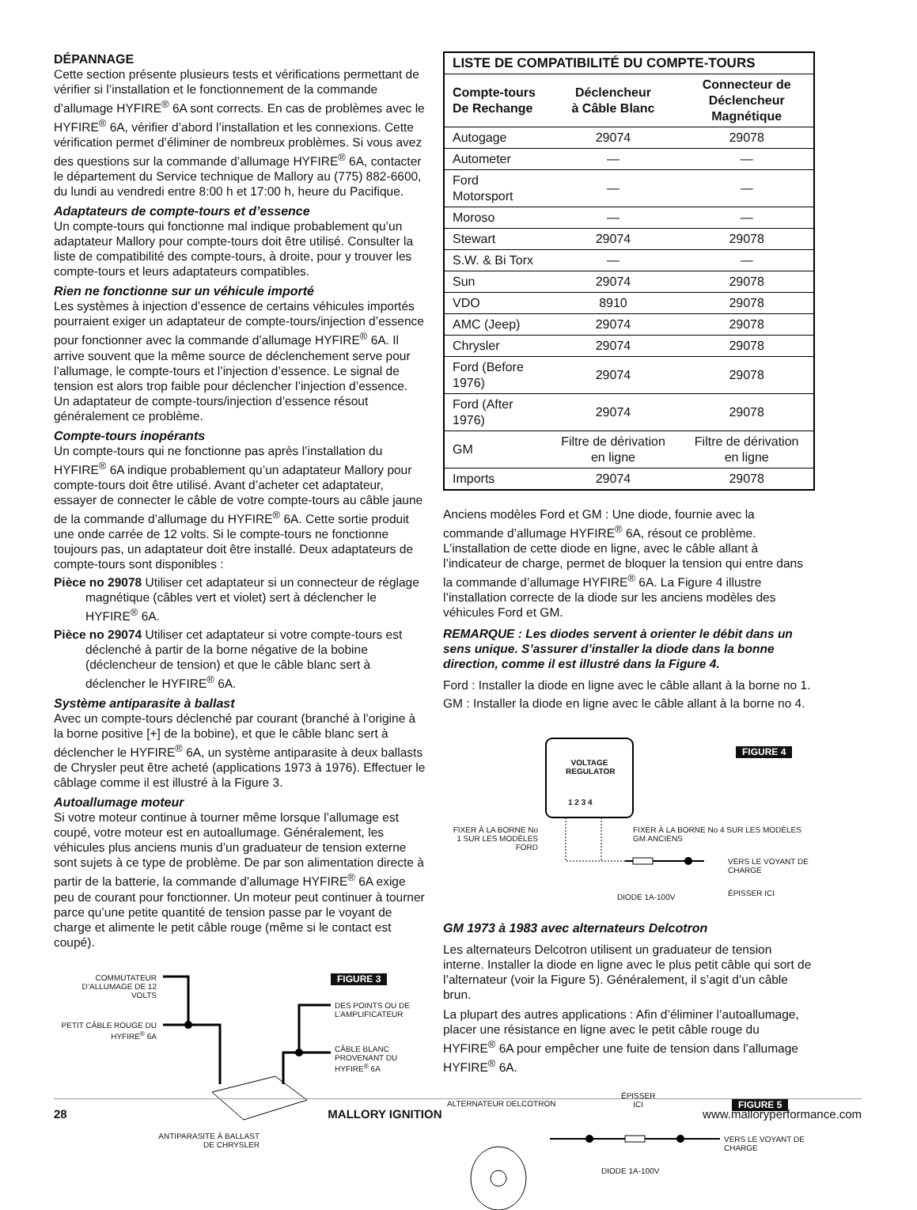DÉPANNAGE
Cette section présente plusieurs tests et vérifications permettant de vérifier si l’installation et le fonctionnement de la commande d’allumage HYFIRE<sup>®</sup> 6A sont corrects. En cas de problèmes avec le HYFIRE<sup>®</sup> 6A, vérifier d’abord l’installation et les connexions. Cette vérification permet d’éliminer de nombreux problèmes. Si vous avez des questions sur la commande d’allumage HYFIRE<sup>®</sup> 6A, contacter le département du Service technique de Mallory au (775) 882-6600, du lundi au vendredi entre 8:00 h et 17:00 h, heure du Pacifique.
Adaptateurs de compte-tours et d’essence
Un compte-tours qui fonctionne mal indique probablement qu’un adaptateur Mallory pour compte-tours doit être utilisé. Consulter la liste de compatibilité des compte-tours, à droite, pour y trouver les compte-tours et leurs adaptateurs compatibles.
Rien ne fonctionne sur un véhicule importé
Les systèmes à injection d’essence de certains véhicules importés pourraient exiger un adaptateur de compte-tours/injection d’essence pour fonctionner avec la commande d’allumage HYFIRE<sup>®</sup> 6A. Il arrive souvent que la même source de déclenchement serve pour l’allumage, le compte-tours et l’injection d’essence. Le signal de tension est alors trop faible pour déclencher l’injection d’essence. Un adaptateur de compte-tours/injection d’essence résout généralement ce problème.
Compte-tours inopérants
Un compte-tours qui ne fonctionne pas après l’installation du HYFIRE<sup>®</sup> 6A indique probablement qu’un adaptateur Mallory pour compte-tours doit être utilisé. Avant d’acheter cet adaptateur, essayer de connecter le câble de votre compte-tours au câble jaune de la commande d’allumage du HYFIRE<sup>®</sup> 6A. Cette sortie produit une onde carrée de 12 volts. Si le compte-tours ne fonctionne toujours pas, un adaptateur doit être installé. Deux adaptateurs de compte-tours sont disponibles :
Pièce no 29078 Utiliser cet adaptateur si un connecteur de réglage magnétique (câbles vert et violet) sert à déclencher le HYFIRE<sup>®</sup> 6A.
Pièce no 29074 Utiliser cet adaptateur si votre compte-tours est déclenché à partir de la borne négative de la bobine (déclencheur de tension) et que le câble blanc sert à déclencher le HYFIRE<sup>®</sup> 6A.
Système antiparasite à ballast
Avec un compte-tours déclenché par courant (branché à l’origine à la borne positive [+] de la bobine), et que le câble blanc sert à déclencher le HYFIRE<sup>®</sup> 6A, un système antiparasite à deux ballasts de Chrysler peut être acheté (applications 1973 à 1976). Effectuer le câblage comme il est illustré à la Figure 3.
Autoallumage moteur
Si votre moteur continue à tourner même lorsque l’allumage est coupé, votre moteur est en autoallumage. Généralement, les véhicules plus anciens munis d’un graduateur de tension externe sont sujets à ce type de problème. De par son alimentation directe à partir de la batterie, la commande d’allumage HYFIRE<sup>®</sup> 6A exige peu de courant pour fonctionner. Un moteur peut continuer à tourner parce qu’une petite quantité de tension passe par le voyant de charge et alimente le petit câble rouge (même si le contact est coupé).
FIGURE 3
COMMUTATEUR D’ALLUMAGE DE 12 VOLTS
PETIT CÂBLE ROUGE DU HYFIRE<sup>®</sup> 6A
DES POINTS OU DE L’AMPLIFICATEUR
CÂBLE BLANC PROVENANT DU HYFIRE<sup>®</sup> 6A
ANTIPARASITE À BALLAST DE CHRYSLER
| LISTE DE COMPATIBILITÉ DU COMPTE-TOURS | | |
| --- | --- | --- |
| Compte-tours De Rechange | Déclencheur à Câble Blanc | Connecteur de Déclencheur Magnétique |
| Autogage | 29074 | 29078 |
| Autometer | — | — |
| Ford Motorsport | — | — |
| Moroso | — | — |
| Stewart | 29074 | 29078 |
| S.W. & Bi Torx | — | — |
| Sun | 29074 | 29078 |
| VDO | 8910 | 29078 |
| AMC (Jeep) | 29074 | 29078 |
| Chrysler | 29074 | 29078 |
| Ford (Before 1976) | 29074 | 29078 |
| Ford (After 1976) | 29074 | 29078 |
| GM | Filtre de dérivation en ligne | Filtre de dérivation en ligne |
| Imports | 29074 | 29078 |
Anciens modèles Ford et GM : Une diode, fournie avec la commande d’allumage HYFIRE<sup>®</sup> 6A, résout ce problème. L’installation de cette diode en ligne, avec le câble allant à l’indicateur de charge, permet de bloquer la tension qui entre dans la commande d’allumage HYFIRE<sup>®</sup> 6A. La Figure 4 illustre l’installation correcte de la diode sur les anciens modèles des véhicules Ford et GM.
REMARQUE : Les diodes servent à orienter le débit dans un sens unique. S’assurer d’installer la diode dans la bonne direction, comme il est illustré dans la Figure 4.
Ford : Installer la diode en ligne avec le câble allant à la borne no 1.
GM : Installer la diode en ligne avec le câble allant à la borne no 4.
FIGURE 4
VOLTAGE REGULATOR
1 2 3 4
FIXER À LA BORNE No 1 SUR LES MODÈLES FORD
FIXER À LA BORNE No 4 SUR LES MODÈLES GM ANCIENS
VERS LE VOYANT DE CHARGE
DIODE 1A-100V ÉPISSER ICI
GM 1973 à 1983 avec alternateurs Delcotron
Les alternateurs Delcotron utilisent un graduateur de tension interne. Installer la diode en ligne avec le plus petit câble qui sort de l’alternateur (voir la Figure 5). Généralement, il s’agit d’un câble brun.
La plupart des autres applications : Afin d’éliminer l’autoallumage, placer une résistance en ligne avec le petit câble rouge du HYFIRE<sup>®</sup> 6A pour empêcher une fuite de tension dans l’allumage HYFIRE<sup>®</sup> 6A.
FIGURE 5
ALTERNATEUR DELCOTRON
ÉPISSER
ICI
VERS LE VOYANT DE CHARGE
DIODE 1A-100V
28 MALLORY IGNITION www.malloryperformance.com